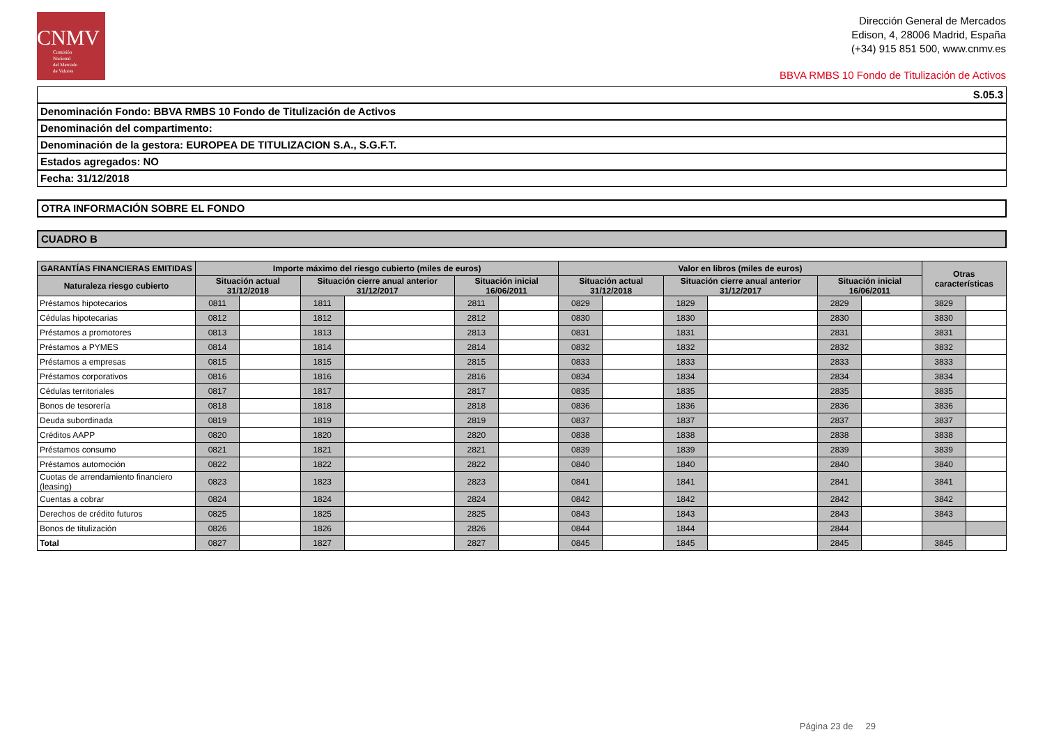CNMV
Comisión
Nacional
del Mercado
de Valores
Dirección General de Mercados
Edison, 4, 28006 Madrid, España
(+34) 915 851 500, www.cnmv.es
BBVA RMBS 10 Fondo de Titulización de Activos
S.05.3
Denominación Fondo: BBVA RMBS 10 Fondo de Titulización de Activos
Denominación del compartimento:
Denominación de la gestora: EUROPEA DE TITULIZACION S.A., S.G.F.T.
Estados agregados: NO
Fecha: 31/12/2018
OTRA INFORMACIÓN SOBRE EL FONDO
CUADRO B
| GARANTÍAS FINANCIERAS EMITIDAS | Importe máximo del riesgo cubierto (miles de euros) | | | | | | Valor en libros (miles de euros) | | | | | | Otras características | |
| --- | --- | --- | --- | --- | --- | --- | --- | --- | --- | --- | --- | --- | --- | --- |
| Naturaleza riesgo cubierto | Situación actual 31/12/2018 | | Situación cierre anual anterior 31/12/2017 | | Situación inicial 16/06/2011 | | Situación actual 31/12/2018 | | Situación cierre anual anterior 31/12/2017 | | Situación inicial 16/06/2011 | | | |
| Préstamos hipotecarios | 0811 | | 1811 | | 2811 | | 0829 | | 1829 | | 2829 | | 3829 | |
| Cédulas hipotecarias | 0812 | | 1812 | | 2812 | | 0830 | | 1830 | | 2830 | | 3830 | |
| Préstamos a promotores | 0813 | | 1813 | | 2813 | | 0831 | | 1831 | | 2831 | | 3831 | |
| Préstamos a PYMES | 0814 | | 1814 | | 2814 | | 0832 | | 1832 | | 2832 | | 3832 | |
| Préstamos a empresas | 0815 | | 1815 | | 2815 | | 0833 | | 1833 | | 2833 | | 3833 | |
| Préstamos corporativos | 0816 | | 1816 | | 2816 | | 0834 | | 1834 | | 2834 | | 3834 | |
| Cédulas territoriales | 0817 | | 1817 | | 2817 | | 0835 | | 1835 | | 2835 | | 3835 | |
| Bonos de tesorería | 0818 | | 1818 | | 2818 | | 0836 | | 1836 | | 2836 | | 3836 | |
| Deuda subordinada | 0819 | | 1819 | | 2819 | | 0837 | | 1837 | | 2837 | | 3837 | |
| Créditos AAPP | 0820 | | 1820 | | 2820 | | 0838 | | 1838 | | 2838 | | 3838 | |
| Préstamos consumo | 0821 | | 1821 | | 2821 | | 0839 | | 1839 | | 2839 | | 3839 | |
| Préstamos automoción | 0822 | | 1822 | | 2822 | | 0840 | | 1840 | | 2840 | | 3840 | |
| Cuotas de arrendamiento financiero (leasing) | 0823 | | 1823 | | 2823 | | 0841 | | 1841 | | 2841 | | 3841 | |
| Cuentas a cobrar | 0824 | | 1824 | | 2824 | | 0842 | | 1842 | | 2842 | | 3842 | |
| Derechos de crédito futuros | 0825 | | 1825 | | 2825 | | 0843 | | 1843 | | 2843 | | 3843 | |
| Bonos de titulización | 0826 | | 1826 | | 2826 | | 0844 | | 1844 | | 2844 | | | |
| Total | 0827 | | 1827 | | 2827 | | 0845 | | 1845 | | 2845 | | 3845 | |
Página 23 de 29